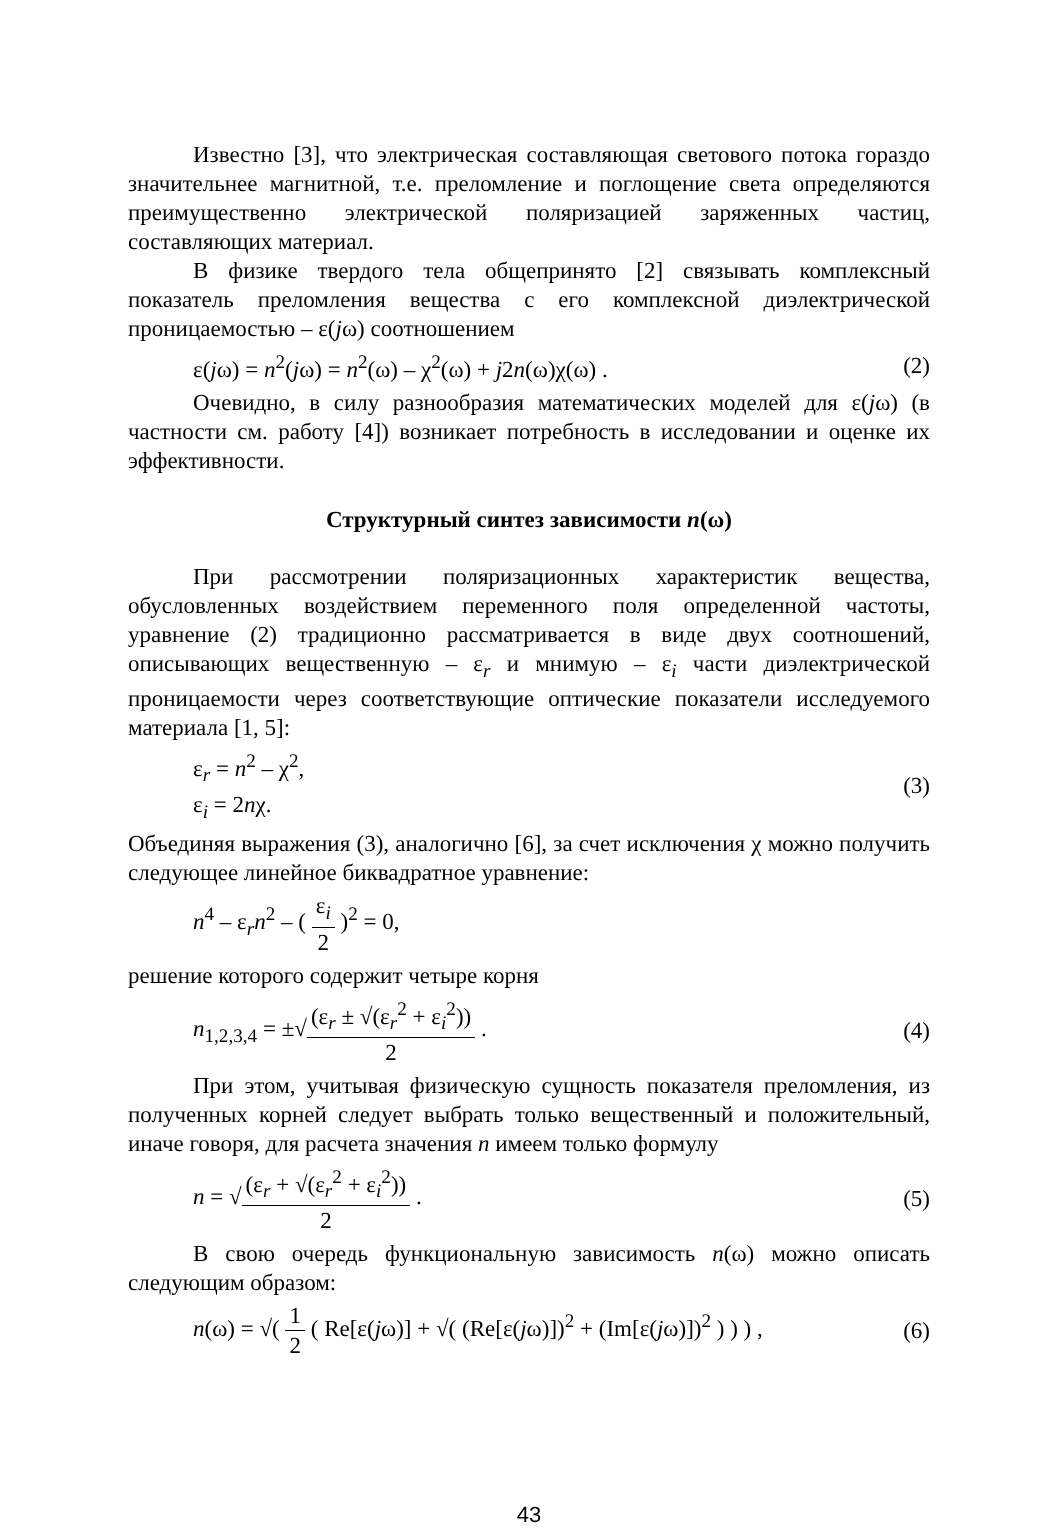Известно [3], что электрическая составляющая светового потока гораздо значительнее магнитной, т.е. преломление и поглощение света определяются преимущественно электрической поляризацией заряженных частиц, составляющих материал.
В физике твердого тела общепринято [2] связывать комплексный показатель преломления вещества с его комплексной диэлектрической проницаемостью – ε(jω) соотношением
ε(jω) = n<sup>2</sup>(jω) = n<sup>2</sup>(ω) – χ<sup>2</sup>(ω) + j2n(ω)χ(ω) . (2)
Очевидно, в силу разнообразия математических моделей для ε(jω) (в частности см. работу [4]) возникает потребность в исследовании и оценке их эффективности.
Структурный синтез зависимости n(ω)
При рассмотрении поляризационных характеристик вещества, обусловленных воздействием переменного поля определенной частоты, уравнение (2) традиционно рассматривается в виде двух соотношений, описывающих вещественную – ε<sub>r</sub> и мнимую – ε<sub>i</sub> части диэлектрической проницаемости через соответствующие оптические показатели исследуемого материала [1, 5]:
ε<sub>r</sub> = n<sup>2</sup> – χ<sup>2</sup>,
ε<sub>i</sub> = 2nχ. (3)
Объединяя выражения (3), аналогично [6], за счет исключения χ можно получить следующее линейное биквадратное уравнение:
n<sup>4</sup> – ε<sub>r</sub>n<sup>2</sup> – ( ε<sub>i</sub> 2 )<sup>2</sup> = 0,
решение которого содержит четыре корня
n<sub>1,2,3,4</sub> = ±√(ε<sub>r</sub> ± √(ε<sub>r</sub><sup>2</sup> + ε<sub>i</sub><sup>2</sup>)) 2 . (4)
При этом, учитывая физическую сущность показателя преломления, из полученных корней следует выбрать только вещественный и положительный, иначе говоря, для расчета значения n имеем только формулу
n = √(ε<sub>r</sub> + √(ε<sub>r</sub><sup>2</sup> + ε<sub>i</sub><sup>2</sup>)) 2 . (5)
В свою очередь функциональную зависимость n(ω) можно описать следующим образом:
n(ω) = √( 1 2 ( Re[ε(jω)] + √( (Re[ε(jω)])<sup>2</sup> + (Im[ε(jω)])<sup>2</sup> ) ) ) , (6)
43